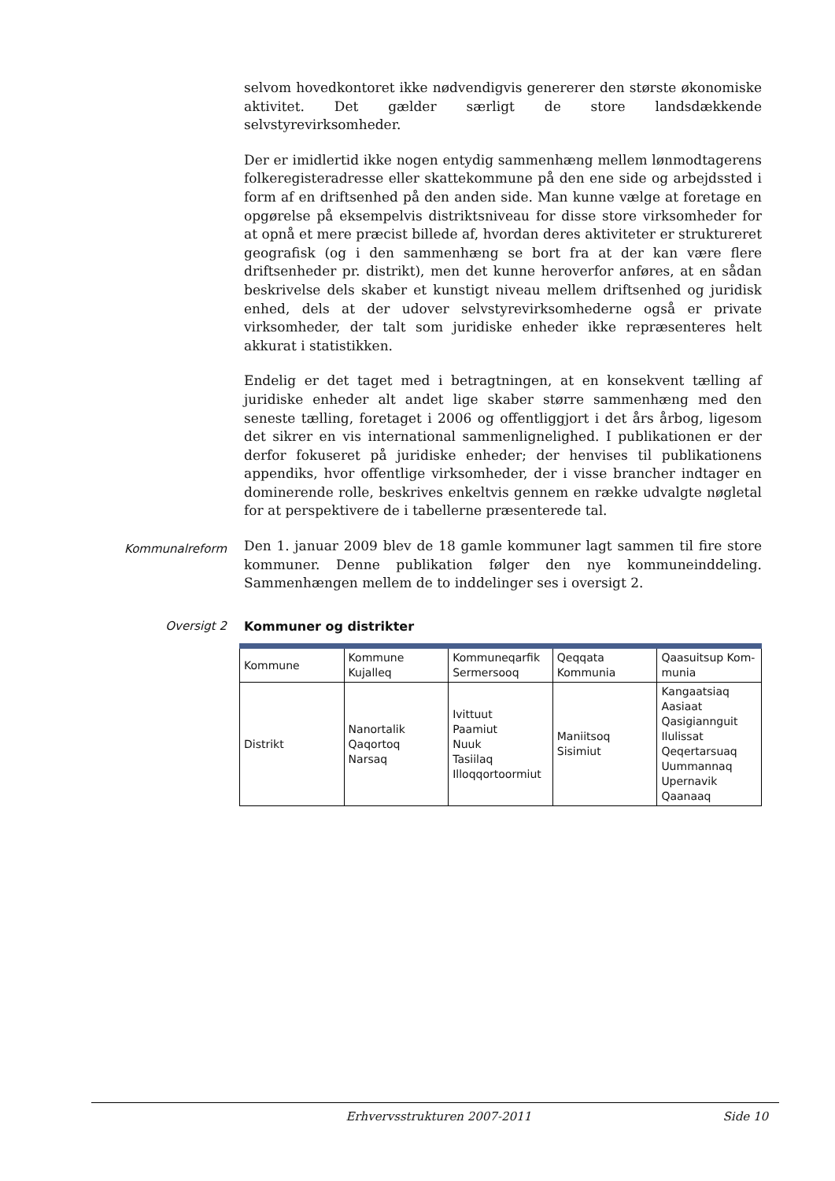selvom hovedkontoret ikke nødvendigvis genererer den største økonomiske aktivitet. Det gælder særligt de store landsdækkende selvstyrevirksomheder.
Der er imidlertid ikke nogen entydig sammenhæng mellem lønmodtagerens folkeregisteradresse eller skattekommune på den ene side og arbejdssted i form af en driftsenhed på den anden side. Man kunne vælge at foretage en opgørelse på eksempelvis distriktsniveau for disse store virksomheder for at opnå et mere præcist billede af, hvordan deres aktiviteter er struktureret geografisk (og i den sammenhæng se bort fra at der kan være flere driftsenheder pr. distrikt), men det kunne heroverfor anføres, at en sådan beskrivelse dels skaber et kunstigt niveau mellem driftsenhed og juridisk enhed, dels at der udover selvstyrevirksomhederne også er private virksomheder, der talt som juridiske enheder ikke repræsenteres helt akkurat i statistikken.
Endelig er det taget med i betragtningen, at en konsekvent tælling af juridiske enheder alt andet lige skaber større sammenhæng med den seneste tælling, foretaget i 2006 og offentliggjort i det års årbog, ligesom det sikrer en vis international sammenlignelighed. I publikationen er der derfor fokuseret på juridiske enheder; der henvises til publikationens appendiks, hvor offentlige virksomheder, der i visse brancher indtager en dominerende rolle, beskrives enkeltvis gennem en række udvalgte nøgletal for at perspektivere de i tabellerne præsenterede tal.
Kommunalreform
Den 1. januar 2009 blev de 18 gamle kommuner lagt sammen til fire store kommuner. Denne publikation følger den nye kommuneinddeling. Sammenhængen mellem de to inddelinger ses i oversigt 2.
Oversigt 2
Kommuner og distrikter
| Kommune | Kommune Kujalleq | Kommuneqarfik Sermersooq | Qeqqata Kommunia | Qaasuitsup Kom- munia |
| Distrikt | Nanortalik Qaqortoq Narsaq | Ivittuut Paamiut Nuuk Tasiilaq Illoqqortoormiut | Maniitsoq Sisimiut | Kangaatsiaq Aasiaat Qasigiannguit Ilulissat Qeqertarsuaq Uummannaq Upernavik Qaanaaq |
Erhvervsstrukturen 2007-2011 Side 10